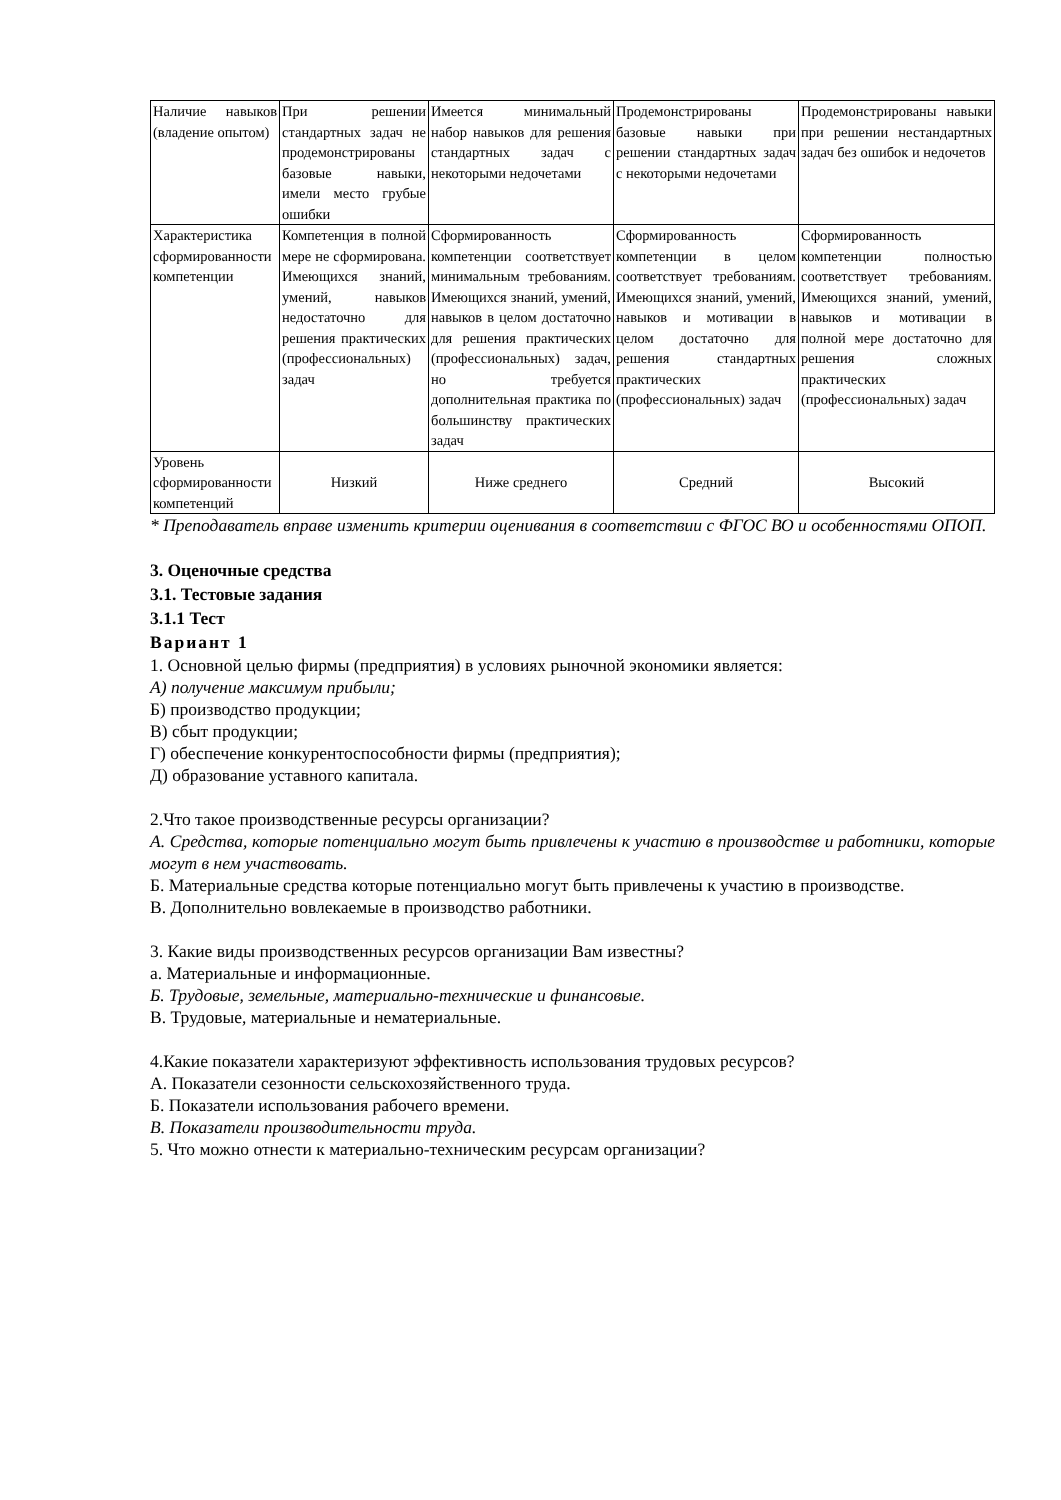| Наличие навыков (владение опытом) | При решении стандартных задач не продемонстрированы базовые навыки, имели место грубые ошибки | Имеется минимальный набор навыков для решения стандартных задач с некоторыми недочетами | Продемонстрированы базовые навыки при решении стандартных задач с некоторыми недочетами | Продемонстрированы навыки при решении нестандартных задач без ошибок и недочетов |
| Характеристика сформированности компетенции | Компетенция в полной мере не сформирована. Имеющихся знаний, умений, навыков недостаточно для решения практических (профессиональных) задач | Сформированность компетенции соответствует минимальным требованиям. Имеющихся знаний, умений, навыков в целом достаточно для решения практических (профессиональных) задач, но требуется дополнительная практика по большинству практических задач | Сформированность компетенции в целом соответствует требованиям. Имеющихся знаний, умений, навыков и мотивации в целом достаточно для решения стандартных практических (профессиональных) задач | Сформированность компетенции полностью соответствует требованиям. Имеющихся знаний, умений, навыков и мотивации в полной мере достаточно для решения сложных практических (профессиональных) задач |
| Уровень сформированности компетенций | Низкий | Ниже среднего | Средний | Высокий |
* Преподаватель вправе изменить критерии оценивания в соответствии с ФГОС ВО и особенностями ОПОП.
3. Оценочные средства
3.1. Тестовые задания
3.1.1 Тест
Вариант 1
1. Основной целью фирмы (предприятия) в условиях рыночной экономики является:
А) получение максимум прибыли;
Б) производство продукции;
В) сбыт продукции;
Г) обеспечение конкурентоспособности фирмы (предприятия);
Д) образование уставного капитала.
2.Что такое производственные ресурсы организации?
А. Средства, которые потенциально могут быть привлечены к участию в производстве и работники, которые могут в нем участвовать.
Б. Материальные средства которые потенциально могут быть привлечены к участию в производстве.
В. Дополнительно вовлекаемые в производство работники.
3. Какие виды производственных ресурсов организации Вам известны?
а. Материальные и информационные.
Б. Трудовые, земельные, материально-технические и финансовые.
В. Трудовые, материальные и нематериальные.
4.Какие показатели характеризуют эффективность использования трудовых ресурсов?
А. Показатели сезонности сельскохозяйственного труда.
Б. Показатели использования рабочего времени.
В. Показатели производительности труда.
5. Что можно отнести к материально-техническим ресурсам организации?